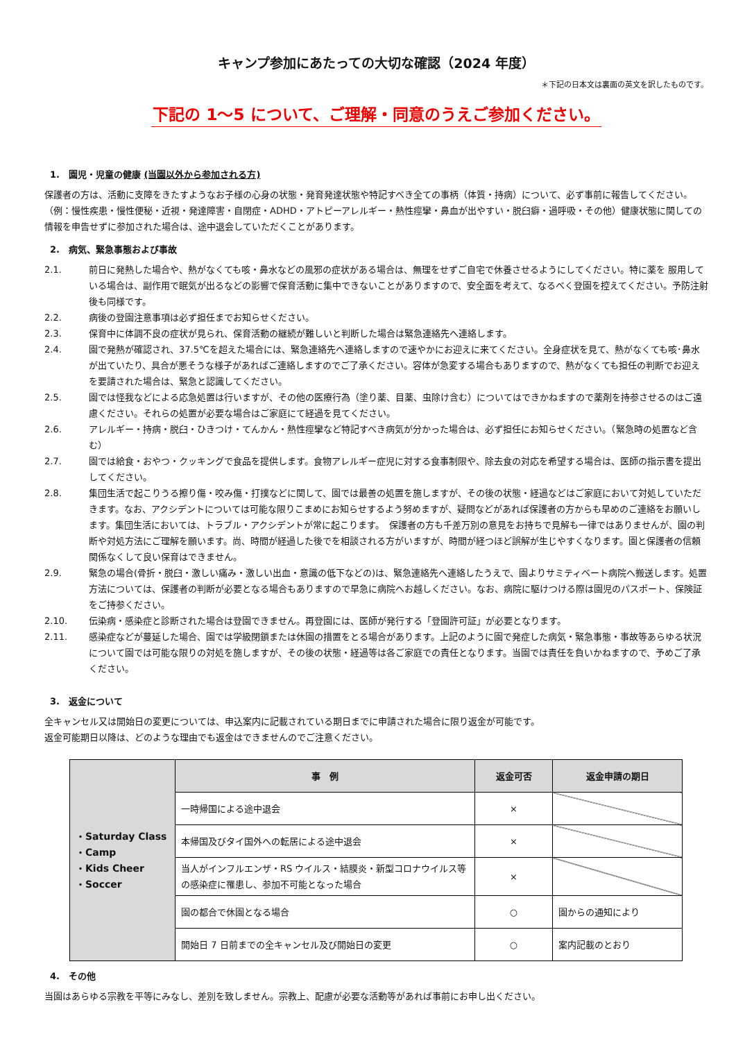キャンプ参加にあたっての大切な確認（2024 年度）
＊下記の日本文は裏面の英文を訳したものです。
下記の 1～5 について、ご理解・同意のうえご参加ください。
1.　園児・児童の健康 (当園以外から参加される方)
保護者の方は、活動に支障をきたすようなお子様の心身の状態・発育発達状態や特記すべき全ての事柄（体質・持病）について、必ず事前に報告してください。（例：慢性疾患・慢性便秘・近視・発達障害・自閉症・ADHD・アトピーアレルギー・熱性痙攣・鼻血が出やすい・脱臼癖・過呼吸・その他）健康状態に関しての情報を申告せずに参加された場合は、途中退会していただくことがあります。
2.　病気、緊急事態および事故
2.1. 前日に発熱した場合や、熱がなくても咳・鼻水などの風邪の症状がある場合は、無理をせずご自宅で休養させるようにしてください。特に薬を 服用している場合は、副作用で眠気が出るなどの影響で保育活動に集中できないことがありますので、安全面を考えて、なるべく登園を控えてください。予防注射後も同様です。
2.2. 病後の登園注意事項は必ず担任までお知らせください。
2.3. 保育中に体調不良の症状が見られ、保育活動の継続が難しいと判断した場合は緊急連絡先へ連絡します。
2.4. 園で発熱が確認され、37.5℃を超えた場合には、緊急連絡先へ連絡しますので速やかにお迎えに来てください。全身症状を見て、熱がなくても咳･鼻水が出ていたり、具合が悪そうな様子があればご連絡しますのでご了承ください。容体が急変する場合もありますので、熱がなくても担任の判断でお迎えを要請された場合は、緊急と認識してください。
2.5. 園では怪我などによる応急処置は行いますが、その他の医療行為（塗り薬、目薬、虫除け含む）についてはできかねますので薬剤を持参させるのはご遠慮ください。それらの処置が必要な場合はご家庭にて経過を見てください。
2.6. アレルギー・持病・脱臼・ひきつけ・てんかん・熱性痙攣など特記すべき病気が分かった場合は、必ず担任にお知らせください。（緊急時の処置など含む）
2.7. 園では給食・おやつ・クッキングで食品を提供します。食物アレルギー症児に対する食事制限や、除去食の対応を希望する場合は、医師の指示書を提出してください。
2.8. 集団生活で起こりうる擦り傷・咬み傷・打撲などに関して、園では最善の処置を施しますが、その後の状態・経過などはご家庭において対処していただきます。なお、アクシデントについては可能な限りこまめにお知らせするよう努めますが、疑問などがあれば保護者の方からも早めのご連絡をお願いします。集団生活においては、トラブル・アクシデントが常に起こります。　保護者の方も千差万別の意見をお持ちで見解も一律ではありませんが、園の判断や対処方法にご理解を願います。尚、時間が経過した後でを相談される方がいますが、時間が経つほど誤解が生じやすくなります。園と保護者の信頼関係なくして良い保育はできません。
2.9. 緊急の場合(骨折・脱臼・激しい痛み・激しい出血・意識の低下などの)は、緊急連絡先へ連絡したうえで、園よりサミティベート病院へ搬送します。処置方法については、保護者の判断が必要となる場合もありますので早急に病院へお越しください。なお、病院に駆けつける際は園児のパスポート、保険証をご持参ください。
2.10. 伝染病・感染症と診断された場合は登園できません。再登園には、医師が発行する「登園許可証」が必要となります。
2.11. 感染症などが蔓延した場合、園では学級閉鎖または休園の措置をとる場合があります。上記のように園で発症した病気・緊急事態・事故等あらゆる状況について園では可能な限りの対処を施しますが、その後の状態・経過等は各ご家庭での責任となります。当園では責任を負いかねますので、予めご了承ください。
3.　返金について
全キャンセル又は開始日の変更については、申込案内に記載されている期日までに申請された場合に限り返金が可能です。
返金可能期日以降は、どのような理由でも返金はできませんのでご注意ください。
| ・Saturday Class ・Camp ・Kids Cheer ・Soccer | 事 例 | 返金可否 | 返金申請の期日 |
| | 一時帰国による途中退会 | × | |
| | 本帰国及びタイ国外への転居による途中退会 | × | |
| | 当人がインフルエンザ・RS ウイルス・結膜炎・新型コロナウイルス等の感染症に罹患し、参加不可能となった場合 | × | |
| | 園の都合で休園となる場合 | ○ | 園からの通知により |
| | 開始日 7 日前までの全キャンセル及び開始日の変更 | ○ | 案内記載のとおり |
4.　その他
当園はあらゆる宗教を平等にみなし、差別を致しません。宗教上、配慮が必要な活動等があれば事前にお申し出ください。